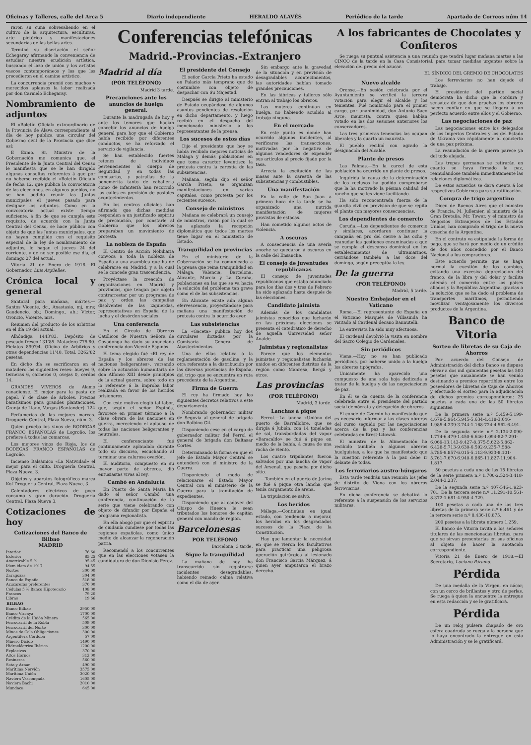Oficinas y Talleres, calle del Arca 5 Diario independiente HERALDO ALAVÉS Periódico de la tarde Apartado de Correos núm 14
raron su cuna sobresaliendo en el cultivo de la arquitectura, esculturas, arte pictórico y manifestaciones secundarias de las bellas artes.
Terminó su disertación el señor Echegaray afirmando la conveniencia de estudiar nuestra erudición artística, buscando el lazo de unión y los artistas vascos contemporáneos y los que les precedieron en el camino artístico.
La concurrencia premió con muchos y merecidos aplausos la labor realizada por don Carmelo Echegaray.
Nombramiento de adjuntos
El «Boletín Oficial» extraordinario de la Provincia de Alava correspondiente al día de hoy publica una circular del Gobierno civil de la Provincia que dice así:
E Exmo. Sr. Ministro de la Gobernación me comunica que, el Presidente de la Junta Central del Censo le manifiesta que se le han dirigido algunas consultas referentes á que por no haberse recibido el «Boletín Oficial» de fecha 12, que publica la convocatoria de las elecciones, en algunos pueblos, no se han podido reunir las Juntas municipales el jueves pasado para designar los adjuntos. Como en la convocatoria actual existe tiempo suficiente, á fin de que se cumpla este requisito, de acuerdo con la Junta Central del Censo, se hace público con objeto de que las Juntas municipales, que no hayan cumplido con el requisito especial de la ley de nombramiento de adjuntos, lo hagan el jueves 24 del corriente, y de no ser posible ese día, el domingo 27 del actual.
Vitoria 21 de Enero de 1918.—El Gobernador, Luis Argüelles.
Crónica local y general
Santoral para mañana, mártes.—Santos Vicente, dc., Anastasio, mj, mrs; Gaudencio, ob.; Domingo., ab.; Víctor, Oroncio, Vicente, mrs.
Reiumen del producto de los arbitrios en el día 19 del actual.
Alhóndiga 1443'83. Depósito de pescado fresco 131'85. Matadero 775'80. Fielatos 899'94. Oficina de Arbitrios y otras dependencias 11'40. Total, 3262'82 pesetas.
En dicho día se sacrificaron en el matadero las siguientes reses: bueyes 9, terneras 6, carneros 0, ovejas 0, cerdos 14.
GRANDES VIVEROS de Alamo canadiense. El mejor para la pasta de papel. Y de clase de árboles. Precios baratísimos para grandes plantaciones. Granja de Llano, Vargas (Santander). 124
Perfumerías de las mejores marcas. Droguería Central, Plaza Nueva, núm. 3.
Quien prueba los vinos de BODEGAS FRANCO ESPAÑOLAS de Logroño, los prefiere á todas las comarcas.
Los mejores vinos de Rioja, los de BODEGAS FRANCO ESPAÑOLAS de Logroño.
Incienso Balsámico «La Natividad» el mejor para el culto. Droguería Central, Plaza Nueva, 3.
Objetos y aparatos fotográficos marca Kof Droguería Central, Plaza Nueva, 3.
Calentadores eléctricos de poco consumo y gran duración. Droguería Central, Plaza Nueva 3.
Cotizaciones de hoy
Cotizaciones del Banco de Bilbao
MADRID
| Interior | 76'60 |
| Exterior | 85'25 |
| Amortizable 5 % | 95'45 |
| Idem idem de 1917 | 94'55 |
| Nortes | 300'00 |
| Zaragozas | 304'00 |
| Banco de España | 518'00 |
| Azucareras preferentes | 370'00 |
| Cédulas 5 % Banco Hipotecario | 108'00 |
| Francos | 79'20 |
| Libras | 19'66 |
| BILBAO | |
| Banco Bilbao | 2950'00 |
| Banco Vizcaya | 1700'00 |
| Crédito de la Unión Minera | 565'00 |
| Ferrocarril de la Robla | 509'00 |
| Ferrocarril del Norte | 300'00 |
| Minas de Cala Obligaciones | 300'00 |
| Argentifera Córdoba | 57'00 |
| Minero Dicido | 1490'00 |
| Hidroeléctrica Ibérica | 1200'00 |
| Explosivos | 370'00 |
| Altos Hornos | 312'00 |
| Resineras | 560'00 |
| Sota y Aznar | 490'00 |
| Marítima Nervión | 3575'00 |
| Marítima Unión | 3020'00 |
| Naviera Vascongada | 1605'00 |
| Naviera Bachi | 2010'00 |
| Mundaca | 645'00 |
Conferencias telefónicas
Madrid.-Provincias.-Extranjero
Madrid al día
(POR TELÉFONO)
Madrid 3 tarde.
Precauciones ante los anuncios de huelga general.
Durante la madrugada de hoy y ante los temores que hacían concebir los anuncios de huelga general para hoy que el Gobierno había recibido por diferentes conductos, se ha reforzado el servicio de vigilancia.
Se han establecido fuertes retenes de individuos pertenecientes al cuerpo de Seguridad y en todas las comisarías, y patrullas de la benemérita tanto de caballería como de infantería han recorrido las calles en previsión de posibles acontecimientos.
En los centros oficiales han afirmado que dichas medidas responden a un justificado espíritu de precaución, por constarle al Gobierno que los obreros preparaban un movimiento de protesta.
La nobleza de España
El Centro de Acción Nobiliaria convoca a toda la nobleza de España a una asamblea que ha de celebrarse en Madrid, y a la cual se le concede gran trascendencia.
Proyéctase la creación de organizaciones en Madrid y provincias, que tengan por objeto contrarrestar por un programa de paz y orden las campañas disolventes de las izquierdas, representativas en España de la lucha y el desórden sociales.
Una conferencia
En el Círculo de Obreros Católicos de Nuestra Señora de Covadonga ha dado su anunciada conferencia don Vicente Espinós.
El tema elegido fué «El rey de España y los obreros de las naciones beligerantes», versando sobre la actuación humanitaria de don Alfonso XIII desde principios de la actual guerra, sobre todo en lo referente á la ímproba labor realizada en favor de los heridos prisioneros.
Con este motivo elogió tal labor, que, según el señor Espinós, favorece en primer término a la clase obrera de las naciones en guerra, mereciendo el aplauso de todas las naciones beligerantes y neutrales.
El conferenciante fué continuamente aplaudido durante todo su discurso, escuchando al terminar una calurosa ovación.
El auditorio, compuesto en su mayor parte de obreros, dió entusiastas vivas al rey.
Cambó en Andalucía
En Puerto de Santa María ha dado el señor Cambó una conferencia, continuación de la serie que viene celebrando con objeto de difundir por España el programa regionalista.
En ella abogó por que el espíritu de ciudanía cundiese por todas las regiones españolas, como único medio de alcanzar la regeneración patria.
Recomendó a los concurrentes que en las elecciones votasen la candidatura de don Dionisio Pérez.
El presidente del Consejo
El señor García Prieto ha estado en Palacio más temprano que de costumbre con objeto de despachar con Su Majestad.
Después se dirigió al ministerio de Estado ocupándose de algunos asuntos pendientes de resolución en dicho departamento, y luego recibió en el despacho del mencionado ministerio á los representantes de la prensa.
Los sucesos de estos días
Dijo el presidente que hoy se había recibido mejores noticias de Málaga y demás poblaciones en que toma caracter levantisco la protesta contra la carestía de las subsistencias.
Mañana, según dijo el señor García Prieto, se organizan manifestaciones en varias capitales, como protesta por los recientes sucesos.
Consejo de ministros
Mañana se celebrará un consejo de ministros, razón por la cual se ha aplazado la recepción diplomática que todos los martes tiene lugar en el ministerio de Estado.
Tranquilidad en provincias
En el ministerio de la Gobernación se ha comunicado a la prensa que reina tranquilidad en Málaga, Valencia, Barcelona, Alicante, Murcia y La Coruña, poblaciones en las que se va hacia la solución del problema tan grave como el de las subsistencias.
En Alicante existe aún alguna efervescencia, proyectándose para mañana una manifestación de protesta contra lo ocurrido ayer.
Las subsistencias
La «Gaceta» publica hoy dos circulares dictadas por la Comisaría General de Abastecimientos.
Una de ellas relativa á la reglamentación de gasolina, y la otra referente a la distribución por las diversas provincias de España, del trigo que se encuentra en ruta procedente de la Argentina.
Firma de Guerra
El rey ha firmado hoy los siguientes decretos relativos a este departamento.
Nombrando gobernador militar de Segovia al general de brigada don Balbino Gil.
Disponiendo cese en el cargo de gobernador militar del Ferrol el general de brigada don Baltasar Cortés.
Determinando la forma en que el jefe de Estado Mayor Central se entenderá con el ministro de la Guerra.
Disponiendo el modo de relacionarse el Estado Mayor Central con el ministerio de la Guerra para la tramitación de expedientes.
Disponiendo que al cadáver del Obispo de Huesca le sean tributados los honores de capitán general con mando de región.
Barcelonesas
POR TELÉFONO
Barcelona, 3 tarde.
Sigue la tranquilidad
La mañana de hoy ha transcurrido sin registrarse incidentes desagradables, habiendo reinado calma relativa como el día de ayer.
Sin embargo ante la gravedad de la situación y en previsión de desagradables acontecimientos, las autoridades habían tomado grandes precauciones.
En las fábricas y talleres sólo entran al trabajo los obreros.
Las mujeres continúan en huelga, no habiendo acudido al trabajo ninguna.
En el mercado
En este punto es donde han ocurrido algunos incidentes, al verificarse las transacciones, motivadas por la negativa de algunos vendedores de expender sus artículos al precio fijado por la tasa.
Arrecia la excitación de las masas ante la carestía de las subsistencias y combustibles.
Una manifestación
En la calle de San Juan a primera hora de la tarde se ha organizado una nutrida manifestación de mujeres provistas de estacas.
Han cometido algunos actos de violencia.
A oscuras
A consecuencia de una avería anoche se quedaron á oscuras en la calle del Ensanche.
El consejo de juventudes republicanas
El consejo de juventudes republicanas que estaba anunciado para los días dos y tres de Febrero ha sido aplazado hasta después de las elecciones.
Candidato jaimista
Además de los candidatos jaimistas conocidos que lucharán en las próximas elecciones se presenta el catedrático de derecho de aquella Universidad señor Analde.
Jaimistas y regionalistas
Parece que los elementos jaimistas y regionalistas lucharán unidos en diferentes distritos de la región como Manresa, Bergá y otros.
Las provincias
(POR TELÉFONO)
Madrid, 3 tarde.
Lanchas á pique
Ferrol.—La lancha «Unión» del puerto de Barrallobre, que se dirigía á Jubián, con 14 toneladas de sal, transbordadas del vapor «Baracaldo» se fué á pique en medio de la bahía, á causa de una racha de viento.
Los cuatro tripulantes fueron salvados por una lancha de vapor del Arsenal, que pasaba por dicho sitio.
—También en el puerto de Jarino se fué á pique otra lancha que tenía cargamento de arena.
La tripulación se salvó.
Los heridos
Málaga.—Continúan en igual estado, con tendencia a mejorar, los heridos en los desgraciados sucesos de la Plaza de la Constitución.
Hay que lamentar la necesidad en que se vieron los facultativos para practicar una peligrosa operación quirúrgica al lesionado don Francisco García Márquez, á quien ayer amputaron el brazo derecho.
A los fabricantes de Chocolates y Confiteros
Se ruega su puntual asistencia a una reunión que tendrá lugar mañana martes a las CINCO de la tarde en la Casa Consistorial, para tomar medidas urgentes sobre la elevación del precio del azucar.
EL SÍNDICO DEL GREMIO DE CHOCOLATES
Nuevo alcalde
Orense.—En sesión celebrada por el Ayuntamiento se verificó la tercera votación para elegir el alcalde y los tenientes. Fué nombrado para el primer cargo, por unanimidad, don Antonio Saco Arce, maurista, contra quien habían votado en las dos sesiones anteriores los conservadores.
Las tres primeras tenencias las ocupan liberales y la cuarta un maurista.
El pueblo recibió con agrado la designación del Alcalde.
Plante de presos
Las Palmas.—En la carcel de esta población ha ocurrido un plante de presos.
Inquirida la causa de la determinación de los reclusos ha podido comprobarse que la ha motivado la pésima calidad del rancho que se les viene facilitando.
Ha sido reconcentrada fuerza de la guardia civil en previsión de que se repita el plante con mayores consecuencias.
Los dependientes de comercio
Coruña.—Los dependientes de comercio y similares, acordaron continuar la campaña en pro del cierre a las ocho y reanudar las gestiones encaminadas a que se cumpla el descanso dominical en los establecimientos de ultramarinos, cerrándose también a las doce del domingo, según preceptúa la ley.
De la guerra
(POR TELÉFONO)
Madrid, 5 tarde.
Nuestro Embajador en el Vaticano
Roma.—El representante de España en el Vaticano Marqués de Villasinda ha visitado al Cardenal decano Bannutelli.
La entrevista ha sido muy afectuosa.
El cardenal devolvió la visita en nombre del Sacro Colegio de Cardenales.
Sin periódicos
Viena.—Hoy no se han publicado periódicos, por haberse unido a la huelga los obreros tipógrafos.
Unicamente ha aparecido uno compuesto de una sola hoja dedicada a tratar de la huelga y de las negociaciones de paz.
En él se da cuenta de la conferencia celebrada entre el presidente del partido social demócrata y delegación de obreros.
El conde de Czernin ha manifestado que es necesario informar a las clases obreras del curso seguido por las negociaciones acerca de la paz y las conferencias celebradas en Brest-Litowsk.
El ministro de la Alimentación ha recibido también a algunos obreros huelguistas, a los que ha manifestado que la cuestión referente á la paz debe ir delante de todas.
Los ferroviarios austro-húngaros
Esta tarde tendrán una reunión los jefes de distrito de Viena con los obreros ferroviarios.
En dicha conferencia se debatirá lo referente á la suspensión de los servicios militares.
Los ferroviarios no han dejado el trabajo.
El presidente del partido social demócrata ha dicho que la cordura y sensatez de que dan pruebas los obreros hacen confiar en que se llegará á un perfecto acuerdo entre ellos y el Gobierno.
Las negociaciones de paz
Las negociaciones entre los delegados de los Imperios Centrales y los del Estado de Ukrania van rápidamente al concierto de una paz próxima.
La reanudación de la guerra parece ya del todo alejada.
Las tropas germanas se retirarán en cuanto se haya firmado la paz, reanudándose también inmediatamente las relaciones diplomáticas.
De estos acuerdos se dará cuenta á los respectivos Gobiernos para su ratificación.
Compra de trigo argentino
Dicen de Buenos Aires que el ministro de Francia, M. Jullemier, el ministro de la Gran Bretaña, Mr. Tower, y el ministro de Negocios Extranjeros de los Estados Unidos, han comprado el trigo de la nueva cosecha de la Argentina.
En el contrato va estipulada la forma de pago, que se hará por medio de un crédito de dos años concedido por el Banco Nacional a los compradores.
Este acuerdo permite que se haga normal la cuestión de los cambios, evitando una excesiva depreciación del franco, de la libra y del dolar y facilita además el comercio entre los paises aliados y la República Argentina, gracias a la solución que se ha dado al problema de transportes marítimos, permitiendo movilizar ventajosamente los diversos productos de la Argentina.
Banco de Vitoria
Sorteo de libretas de su Caja de Ahorros
Por acuerdo del Consejo de Administración del dicho Banco se dispuso elevar a dos mil quinientas pesetas las 500 pesetas que anualmente se han venido destinando a premios repartibles entre los poseedores de libretas de Caja de Ahorros y efectuado el sorteo para la adjudicación de dichos premios correspondieron: 25 pesetas a cada una de las 50 libretas siguientes:
De la primera serie n.º 5.459-5.199-4.679-5.964-5.945-5.634-4.418-3.646-1.985-4.239-3.744-1.168-724-4.562-6.491.
De la segunda serie n.º 2.134-2.090-1.774-6.479-1.450-6.646-1.094-82-7.291-6.069-13.143-9.427-8.375-5.622-5.862-6.428-5.713-9.630-6.592-9.235-7.588-5.785-9.857-6.015-5.113-9.933-8.101-5.761-7.670-6.940-6.865-11.827-11.904-1.817.
50 pesetas a cada una de las 15 libretas de la serie primera n.º 1.700-2.524-3.418-2.044-3.237.
De la segunda serie n.º 407-546-1.923-701. De la tercera serie n.º 11.291-10.561-8.372-1.681-4.958-4.729.
100 pesetas a cada una de las tres libretas de la primera serie n.º 6.461 y de la tercera serie n.º 8.436-10.875.
200 pesetas a la libreta número 1.259.
El Banco de Vitoria invita a los señores titulares de las mencionadas libretas, para que se sirvan presentarlas en sus oficinas al objeto de hacer la anotación correspondiente.
Vitoria 21 de Enero de 1918.—El Secretario, Luciano Páramo.
Pérdida
De una medalla de la Virgen, en nácar, con un cerco de brillantes y otro de perlas. Se ruega á quien la encuentre la entregue en esta redacción y se le gratificará.
Pérdida
De un reloj pulsera chapado de oro esfera cuadrada se ruega a la persona que lo haya encontrado la entregue en esta Administración y se le gratificará.